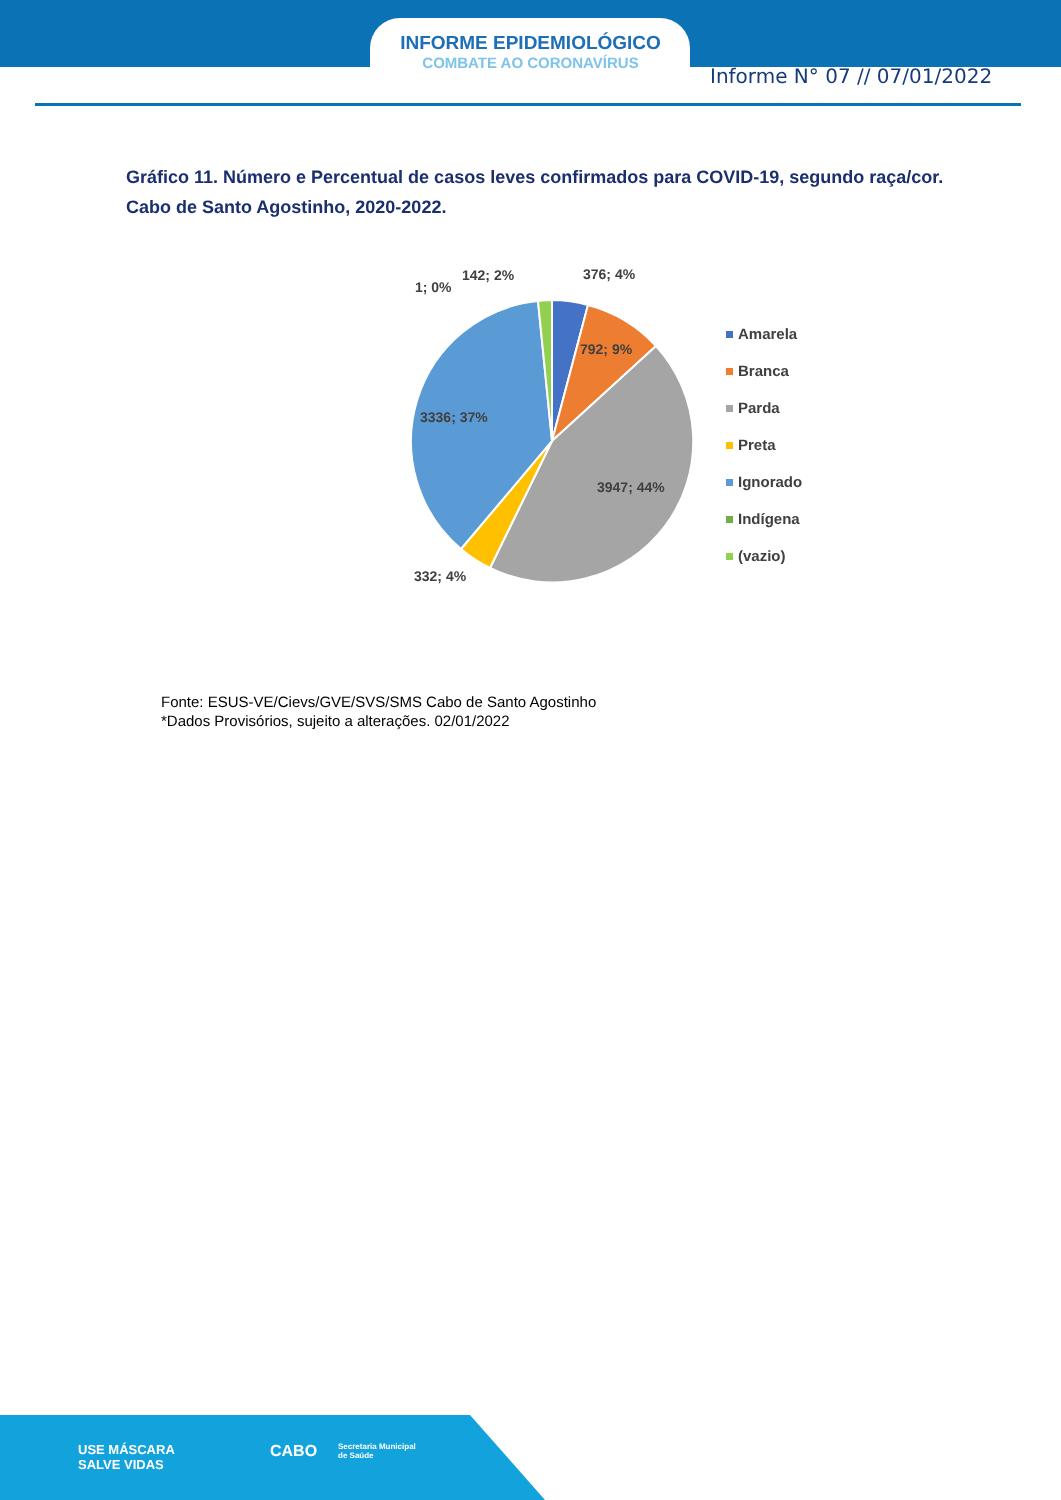INFORME EPIDEMIOLÓGICO
COMBATE AO CORONAVÍRUS
Informe N° 07 // 07/01/2022
Gráfico 11. Número e Percentual de casos leves confirmados para COVID-19, segundo raça/cor. Cabo de Santo Agostinho, 2020-2022.
376; 4%
792; 9%
3947; 44%
332; 4%
3336; 37%
142; 2%
1; 0%
Amarela
Branca
Parda
Preta
Ignorado
Indígena
(vazio)
Fonte: ESUS-VE/Cievs/GVE/SVS/SMS Cabo de Santo Agostinho
*Dados Provisórios, sujeito a alterações. 02/01/2022
USE MÁSCARA
SALVE VIDAS
CABO
Secretaria Municipal
de Saúde